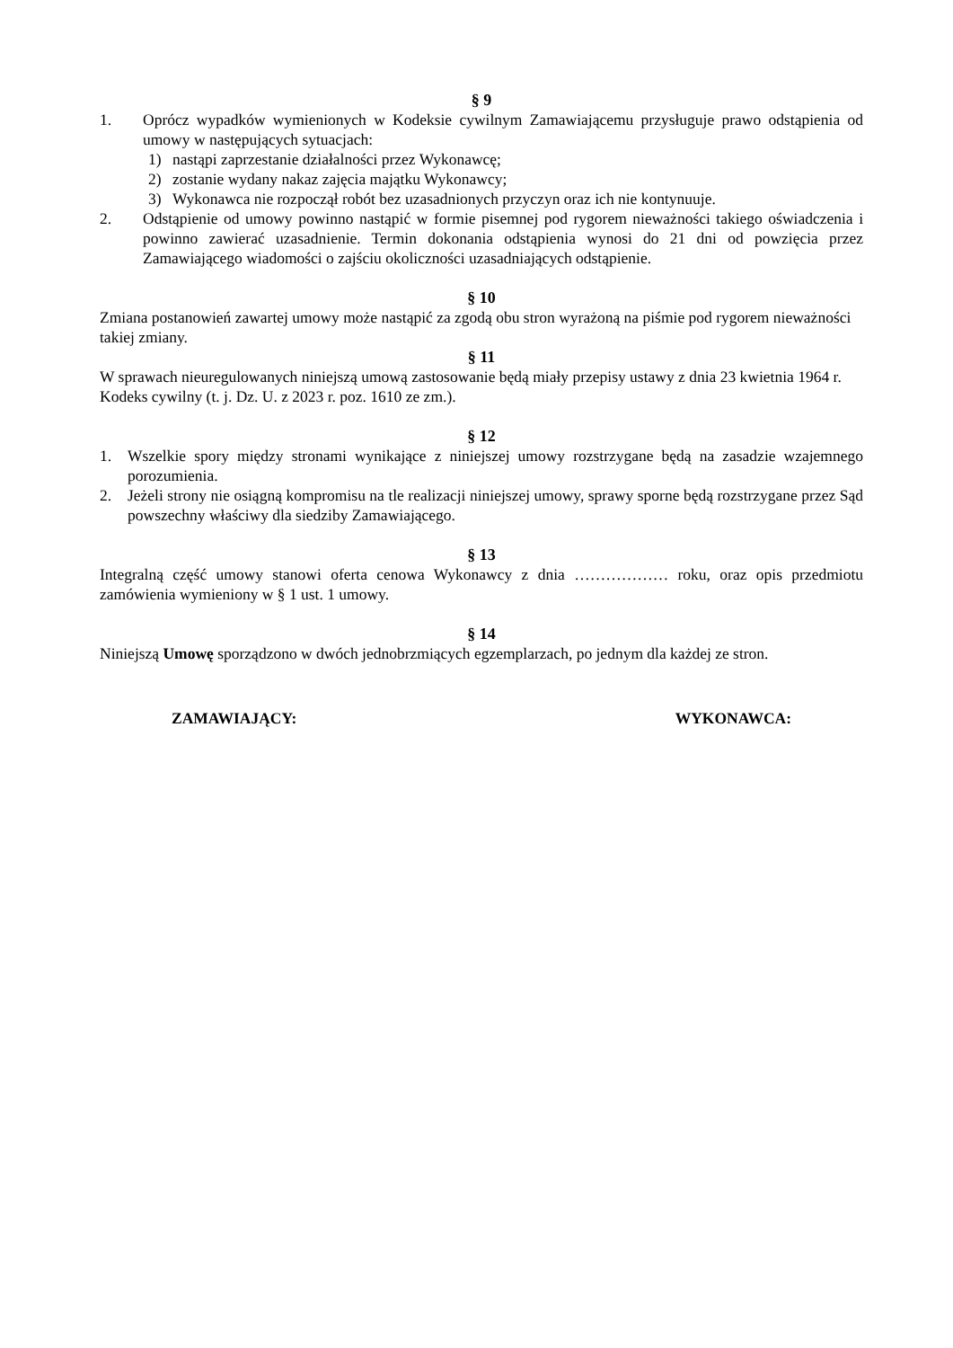§ 9
1. Oprócz wypadków wymienionych w Kodeksie cywilnym Zamawiającemu przysługuje prawo odstąpienia od umowy w następujących sytuacjach:
1) nastąpi zaprzestanie działalności przez Wykonawcę;
2) zostanie wydany nakaz zajęcia majątku Wykonawcy;
3) Wykonawca nie rozpoczął robót bez uzasadnionych przyczyn oraz ich nie kontynuuje.
2. Odstąpienie od umowy powinno nastąpić w formie pisemnej pod rygorem nieważności takiego oświadczenia i powinno zawierać uzasadnienie. Termin dokonania odstąpienia wynosi do 21 dni od powzięcia przez Zamawiającego wiadomości o zajściu okoliczności uzasadniających odstąpienie.
§ 10
Zmiana postanowień zawartej umowy może nastąpić za zgodą obu stron wyrażoną na piśmie pod rygorem nieważności takiej zmiany.
§ 11
W sprawach nieuregulowanych niniejszą umową zastosowanie będą miały przepisy ustawy z dnia 23 kwietnia 1964 r. Kodeks cywilny (t. j. Dz. U. z 2023 r. poz. 1610 ze zm.).
§ 12
1. Wszelkie spory między stronami wynikające z niniejszej umowy rozstrzygane będą na zasadzie wzajemnego porozumienia.
2. Jeżeli strony nie osiągną kompromisu na tle realizacji niniejszej umowy, sprawy sporne będą rozstrzygane przez Sąd powszechny właściwy dla siedziby Zamawiającego.
§ 13
Integralną część umowy stanowi oferta cenowa Wykonawcy z dnia ……………… roku, oraz opis przedmiotu zamówienia wymieniony w § 1 ust. 1 umowy.
§ 14
Niniejszą Umowę sporządzono w dwóch jednobrzmiących egzemplarzach, po jednym dla każdej ze stron.
ZAMAWIAJĄCY: WYKONAWCA: